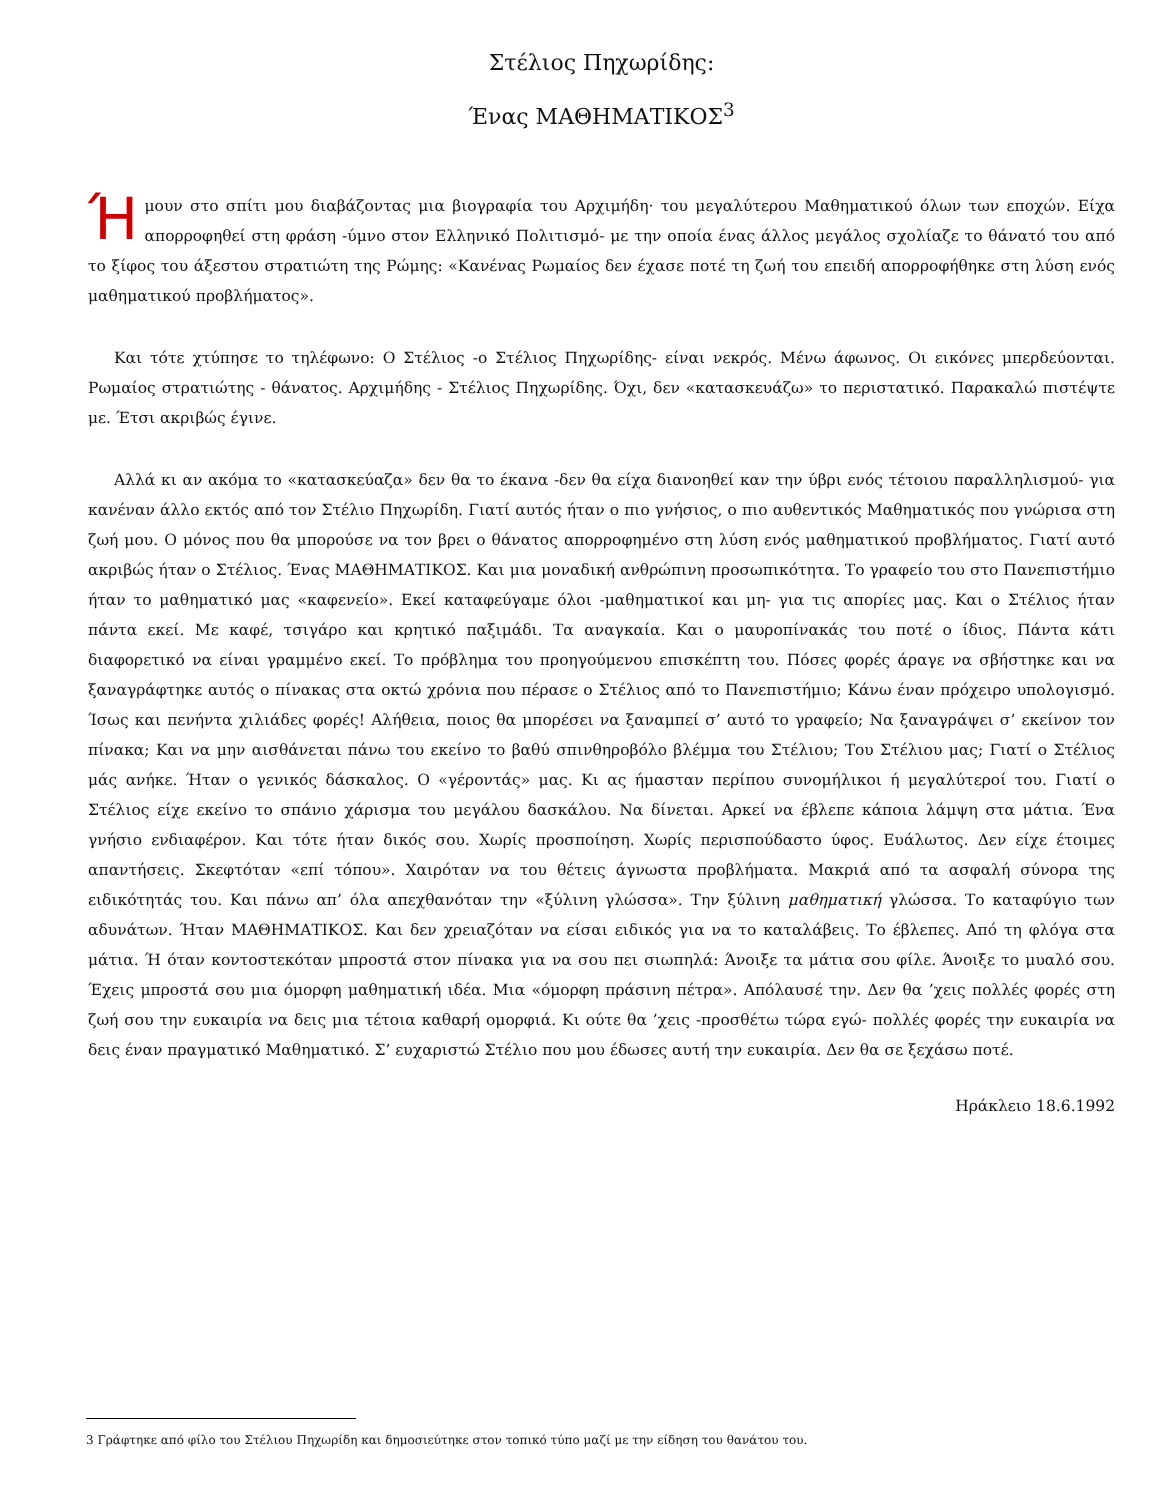Στέλιος Πηχωρίδης:
Ένας ΜΑΘΗΜΑΤΙΚΟΣ<sup>3</sup>
Ήμουν στο σπίτι μου διαβάζοντας μια βιογραφία του Αρχιμήδη· του μεγαλύτερου Μαθηματικού όλων των εποχών. Είχα απορροφηθεί στη φράση -ύμνο στον Ελληνικό Πολιτισμό- με την οποία ένας άλλος μεγάλος σχολίαζε το θάνατό του από το ξίφος του άξεστου στρατιώτη της Ρώμης: «Κανένας Ρωμαίος δεν έχασε ποτέ τη ζωή του επειδή απορροφήθηκε στη λύση ενός μαθηματικού προβλήματος».
Και τότε χτύπησε το τηλέφωνο: Ο Στέλιος -ο Στέλιος Πηχωρίδης- είναι νεκρός. Μένω άφωνος. Οι εικόνες μπερδεύονται. Ρωμαίος στρατιώτης - θάνατος. Αρχιμήδης - Στέλιος Πηχωρίδης. Όχι, δεν «κατασκευάζω» το περιστατικό. Παρακαλώ πιστέψτε με. Έτσι ακριβώς έγινε.
Αλλά κι αν ακόμα το «κατασκεύαζα» δεν θα το έκανα -δεν θα είχα διανοηθεί καν την ύβρι ενός τέτοιου παραλληλισμού- για κανέναν άλλο εκτός από τον Στέλιο Πηχωρίδη. Γιατί αυτός ήταν ο πιο γνήσιος, ο πιο αυθεντικός Μαθηματικός που γνώρισα στη ζωή μου. Ο μόνος που θα μπορούσε να τον βρει ο θάνατος απορροφημένο στη λύση ενός μαθηματικού προβλήματος. Γιατί αυτό ακριβώς ήταν ο Στέλιος. Ένας ΜΑΘΗΜΑΤΙΚΟΣ. Και μια μοναδική ανθρώπινη προσωπικότητα. Το γραφείο του στο Πανεπιστήμιο ήταν το μαθηματικό μας «καφενείο». Εκεί καταφεύγαμε όλοι -μαθηματικοί και μη- για τις απορίες μας. Και ο Στέλιος ήταν πάντα εκεί. Με καφέ, τσιγάρο και κρητικό παξιμάδι. Τα αναγκαία. Και ο μαυροπίνακάς του ποτέ ο ίδιος. Πάντα κάτι διαφορετικό να είναι γραμμένο εκεί. Το πρόβλημα του προηγούμενου επισκέπτη του. Πόσες φορές άραγε να σβήστηκε και να ξαναγράφτηκε αυτός ο πίνακας στα οκτώ χρόνια που πέρασε ο Στέλιος από το Πανεπιστήμιο; Κάνω έναν πρόχειρο υπολογισμό. Ίσως και πενήντα χιλιάδες φορές! Αλήθεια, ποιος θα μπορέσει να ξαναμπεί σ’ αυτό το γραφείο; Να ξαναγράψει σ’ εκείνον τον πίνακα; Και να μην αισθάνεται πάνω του εκείνο το βαθύ σπινθηροβόλο βλέμμα του Στέλιου; Του Στέλιου μας; Γιατί ο Στέλιος μάς ανήκε. Ήταν ο γενικός δάσκαλος. Ο «γέροντάς» μας. Κι ας ήμασταν περίπου συνομήλικοι ή μεγαλύτεροί του. Γιατί ο Στέλιος είχε εκείνο το σπάνιο χάρισμα του μεγάλου δασκάλου. Να δίνεται. Αρκεί να έβλεπε κάποια λάμψη στα μάτια. Ένα γνήσιο ενδιαφέρον. Και τότε ήταν δικός σου. Χωρίς προσποίηση. Χωρίς περισπούδαστο ύφος. Ευάλωτος. Δεν είχε έτοιμες απαντήσεις. Σκεφτόταν «επί τόπου». Χαιρόταν να του θέτεις άγνωστα προβλήματα. Μακριά από τα ασφαλή σύνορα της ειδικότητάς του. Και πάνω απ’ όλα απεχθανόταν την «ξύλινη γλώσσα». Την ξύλινη μαθηματική γλώσσα. Το καταφύγιο των αδυνάτων. Ήταν ΜΑΘΗΜΑΤΙΚΟΣ. Και δεν χρειαζόταν να είσαι ειδικός για να το καταλάβεις. Το έβλεπες. Από τη φλόγα στα μάτια. Ή όταν κοντοστεκόταν μπροστά στον πίνακα για να σου πει σιωπηλά: Άνοιξε τα μάτια σου φίλε. Άνοιξε το μυαλό σου. Έχεις μπροστά σου μια όμορφη μαθηματική ιδέα. Μια «όμορφη πράσινη πέτρα». Απόλαυσέ την. Δεν θα ’χεις πολλές φορές στη ζωή σου την ευκαιρία να δεις μια τέτοια καθαρή ομορφιά. Κι ούτε θα ’χεις -προσθέτω τώρα εγώ- πολλές φορές την ευκαιρία να δεις έναν πραγματικό Μαθηματικό. Σ’ ευχαριστώ Στέλιο που μου έδωσες αυτή την ευκαιρία. Δεν θα σε ξεχάσω ποτέ.
Ηράκλειο 18.6.1992
3 Γράφτηκε από φίλο του Στέλιου Πηχωρίδη και δημοσιεύτηκε στον τοπικό τύπο μαζί με την είδηση του θανάτου του.